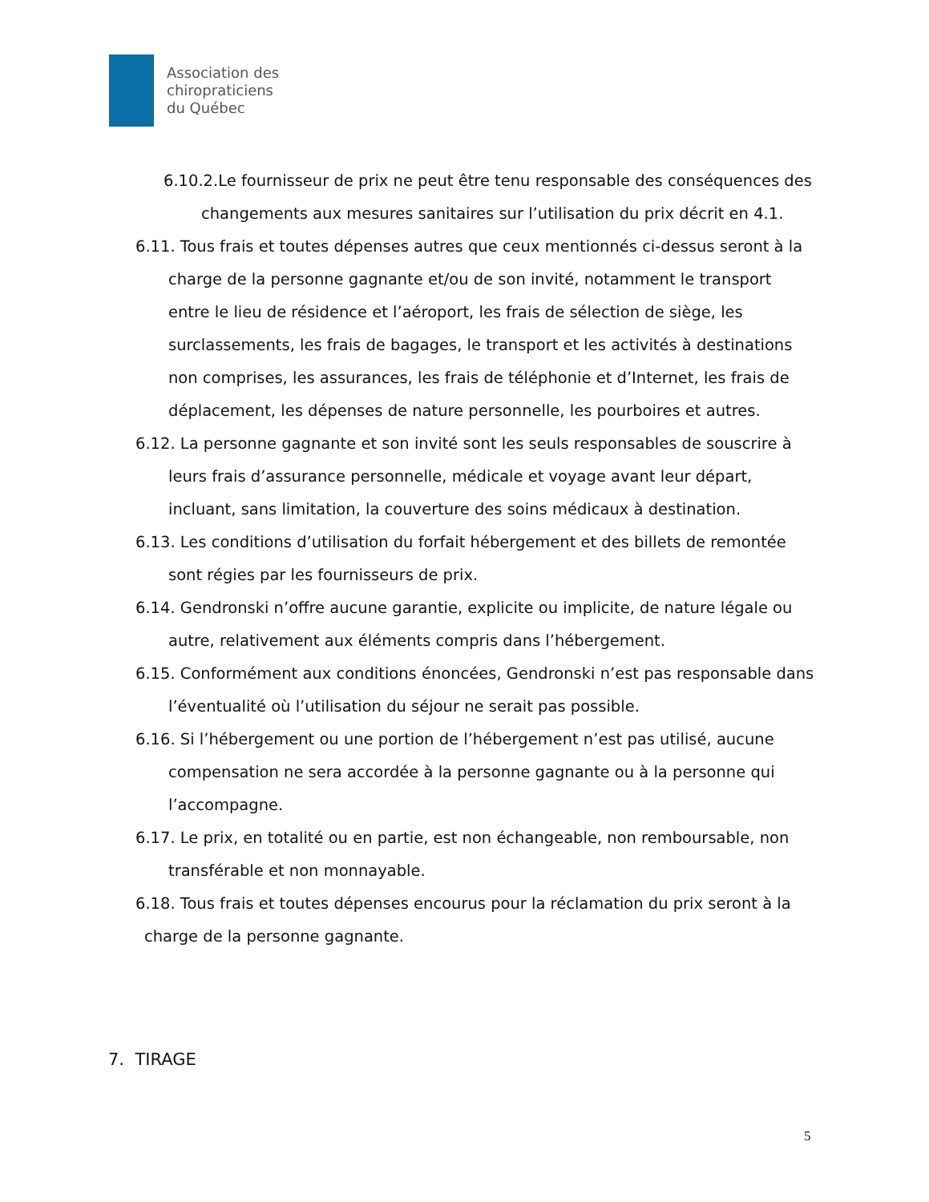Association des
chiropraticiens
du Québec
6.10.2.Le fournisseur de prix ne peut être tenu responsable des conséquences des changements aux mesures sanitaires sur l’utilisation du prix décrit en 4.1.
6.11. Tous frais et toutes dépenses autres que ceux mentionnés ci-dessus seront à la charge de la personne gagnante et/ou de son invité, notamment le transport entre le lieu de résidence et l’aéroport, les frais de sélection de siège, les surclassements, les frais de bagages, le transport et les activités à destinations non comprises, les assurances, les frais de téléphonie et d’Internet, les frais de déplacement, les dépenses de nature personnelle, les pourboires et autres.
6.12. La personne gagnante et son invité sont les seuls responsables de souscrire à leurs frais d’assurance personnelle, médicale et voyage avant leur départ, incluant, sans limitation, la couverture des soins médicaux à destination.
6.13. Les conditions d’utilisation du forfait hébergement et des billets de remontée sont régies par les fournisseurs de prix.
6.14. Gendronski n’offre aucune garantie, explicite ou implicite, de nature légale ou autre, relativement aux éléments compris dans l’hébergement.
6.15. Conformément aux conditions énoncées, Gendronski n’est pas responsable dans l’éventualité où l’utilisation du séjour ne serait pas possible.
6.16. Si l’hébergement ou une portion de l’hébergement n’est pas utilisé, aucune compensation ne sera accordée à la personne gagnante ou à la personne qui l’accompagne.
6.17. Le prix, en totalité ou en partie, est non échangeable, non remboursable, non transférable et non monnayable.
6.18. Tous frais et toutes dépenses encourus pour la réclamation du prix seront à la charge de la personne gagnante.
7. TIRAGE
5